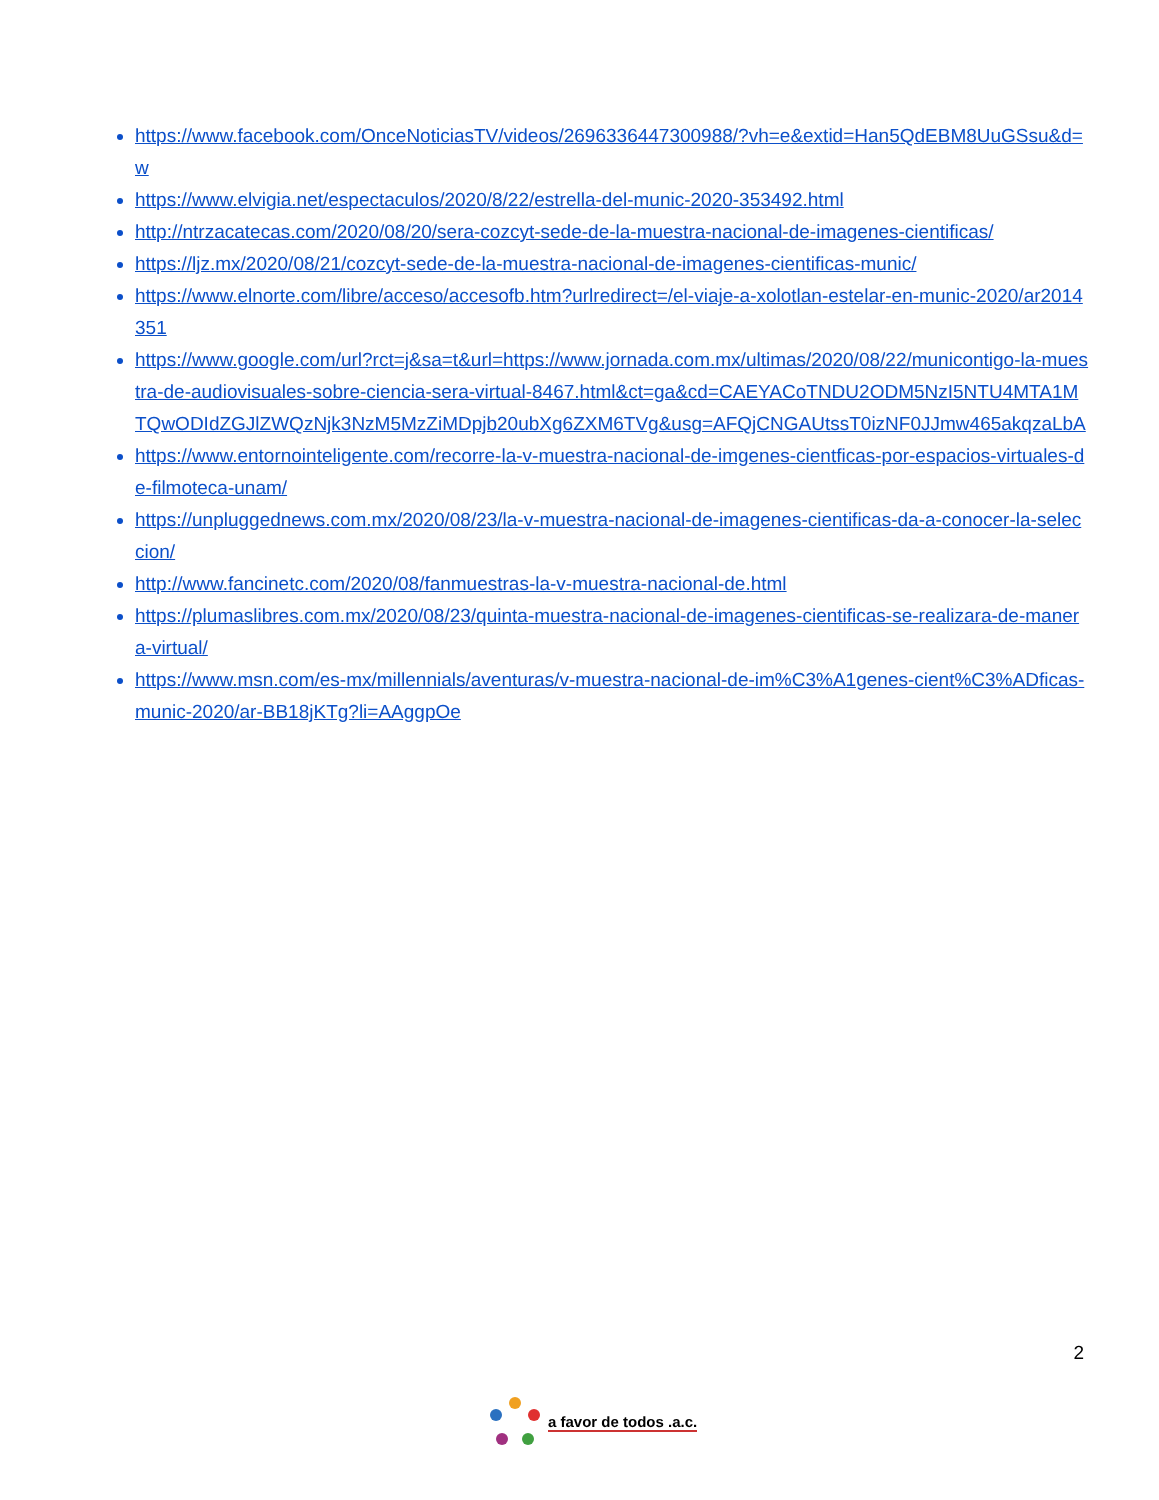https://www.facebook.com/OnceNoticiasTV/videos/2696336447300988/?vh=e&extid=Han5QdEBM8UuGSsu&d=w
https://www.elvigia.net/espectaculos/2020/8/22/estrella-del-munic-2020-353492.html
http://ntrzacatecas.com/2020/08/20/sera-cozcyt-sede-de-la-muestra-nacional-de-imagenes-cientificas/
https://ljz.mx/2020/08/21/cozcyt-sede-de-la-muestra-nacional-de-imagenes-cientificas-munic/
https://www.elnorte.com/libre/acceso/accesofb.htm?urlredirect=/el-viaje-a-xolotlan-estelar-en-munic-2020/ar2014351
https://www.google.com/url?rct=j&sa=t&url=https://www.jornada.com.mx/ultimas/2020/08/22/municontigo-la-muestra-de-audiovisuales-sobre-ciencia-sera-virtual-8467.html&ct=ga&cd=CAEYACoTNDU2ODM5NzI5NTU4MTA1MTQwODIdZGJlZWQzNjk3NzM5MzZiMDpjb20ubXg6ZXM6TVg&usg=AFQjCNGAUtssT0izNF0JJmw465akqzaLbA
https://www.entornointeligente.com/recorre-la-v-muestra-nacional-de-imgenes-cientficas-por-espacios-virtuales-de-filmoteca-unam/
https://unpluggednews.com.mx/2020/08/23/la-v-muestra-nacional-de-imagenes-cientificas-da-a-conocer-la-seleccion/
http://www.fancinetc.com/2020/08/fanmuestras-la-v-muestra-nacional-de.html
https://plumaslibres.com.mx/2020/08/23/quinta-muestra-nacional-de-imagenes-cientificas-se-realizara-de-manera-virtual/
https://www.msn.com/es-mx/millennials/aventuras/v-muestra-nacional-de-im%C3%A1genes-cient%C3%ADficas-munic-2020/ar-BB18jKTg?li=AAggpOe
2
a favor de todos .a.c.